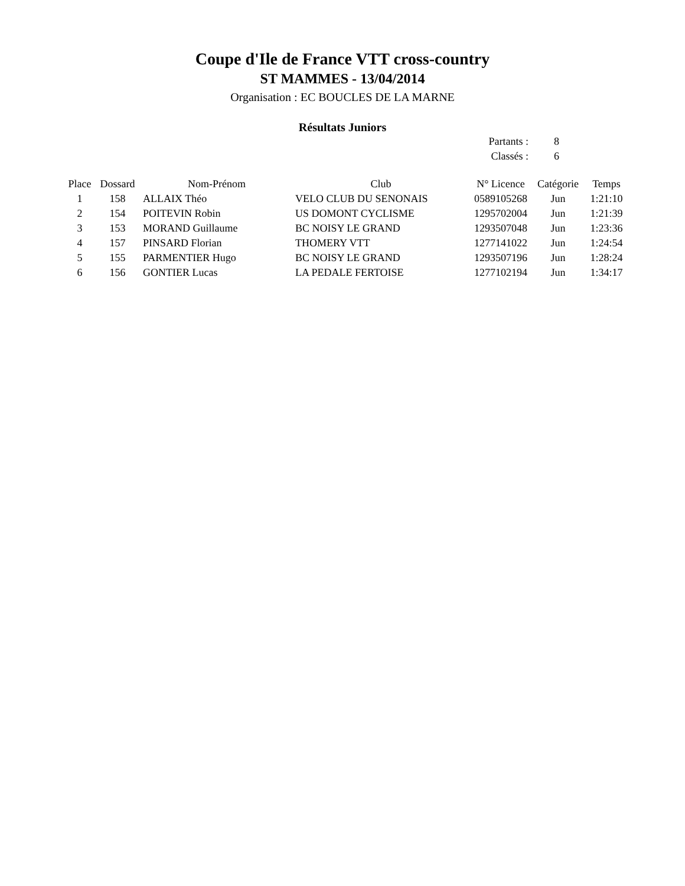Coupe d'Ile de France VTT cross-country
ST MAMMES - 13/04/2014
Organisation : EC BOUCLES DE LA MARNE
Résultats Juniors
| Partants : | 8 |
| Classés : | 6 |
| Place | Dossard | Nom-Prénom | Club | N° Licence | Catégorie | Temps |
| --- | --- | --- | --- | --- | --- | --- |
| 1 | 158 | ALLAIX Théo | VELO CLUB DU SENONAIS | 0589105268 | Jun | 1:21:10 |
| 2 | 154 | POITEVIN Robin | US DOMONT CYCLISME | 1295702004 | Jun | 1:21:39 |
| 3 | 153 | MORAND Guillaume | BC NOISY LE GRAND | 1293507048 | Jun | 1:23:36 |
| 4 | 157 | PINSARD Florian | THOMERY VTT | 1277141022 | Jun | 1:24:54 |
| 5 | 155 | PARMENTIER Hugo | BC NOISY LE GRAND | 1293507196 | Jun | 1:28:24 |
| 6 | 156 | GONTIER Lucas | LA PEDALE FERTOISE | 1277102194 | Jun | 1:34:17 |